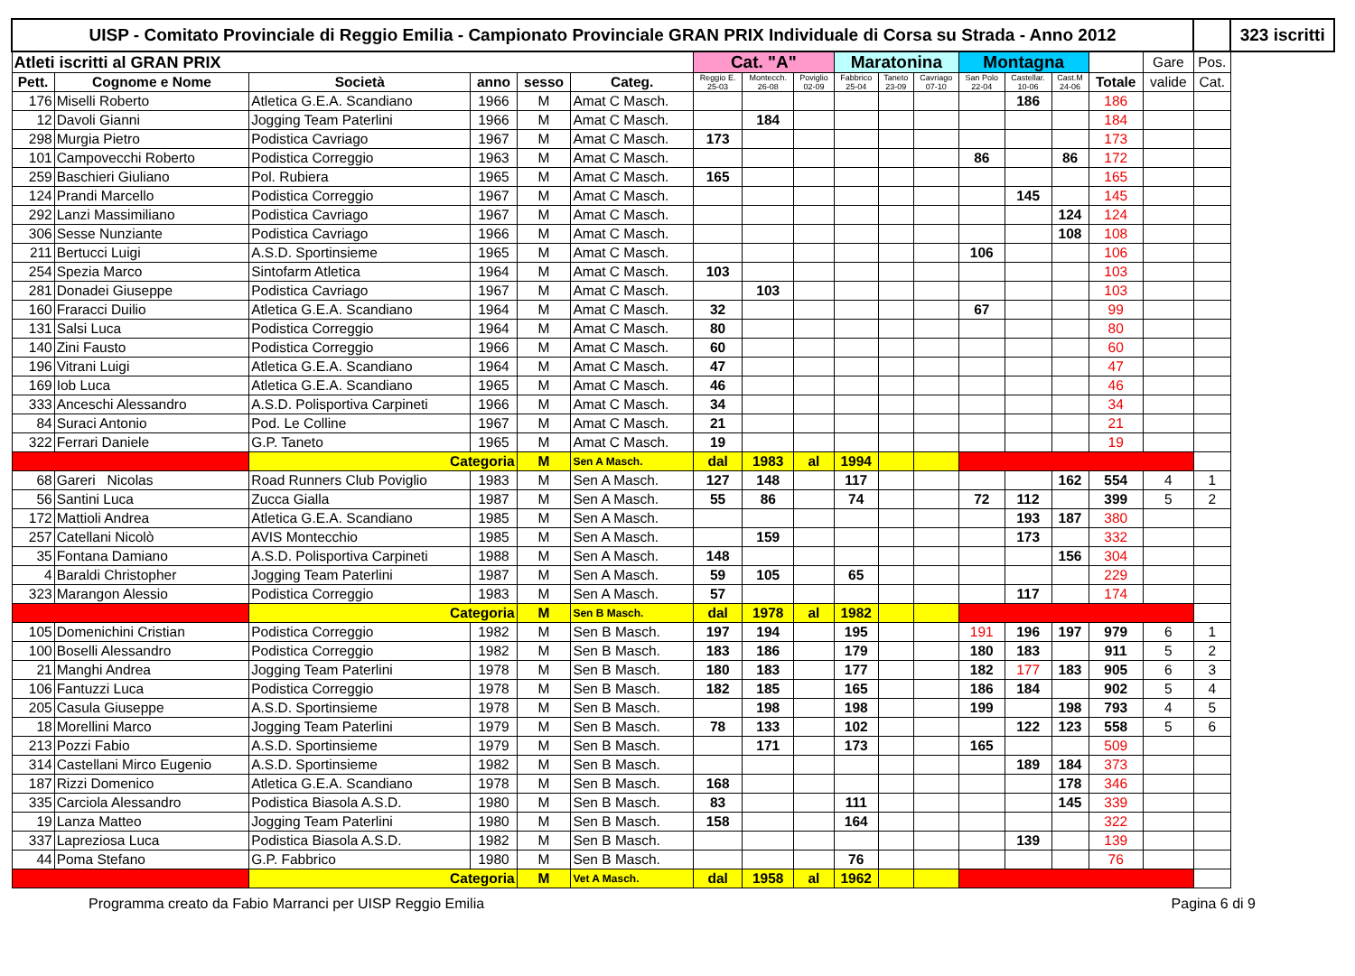| UISP - Comitato Provinciale di Reggio Emilia - Campionato Provinciale GRAN PRIX Individuale di Corsa su Strada - Anno 2012 | | | | | | | | | | | | | | | | | | 323 iscritti |
| Atleti iscritti al GRAN PRIX | | | | | | Cat. "A" | | | Maratonina | | | Montagna | | | | Gare | Pos. | |
| Pett. | Cognome e Nome | Società | anno | sesso | Categ. | Reggio E. 25-03 | Montecch. 26-08 | Poviglio 02-09 | Fabbrico 25-04 | Taneto 23-09 | Cavriago 07-10 | San Polo 22-04 | Castellar. 10-06 | Cast.M 24-06 | Totale | valide | Cat. | |
| 176 | Miselli Roberto | Atletica G.E.A. Scandiano | 1966 | M | Amat C Masch. | | | | | | | | 186 | | 186 | | | |
| 12 | Davoli Gianni | Jogging Team Paterlini | 1966 | M | Amat C Masch. | | 184 | | | | | | | | 184 | | | |
| 298 | Murgia Pietro | Podistica Cavriago | 1967 | M | Amat C Masch. | 173 | | | | | | | | | 173 | | | |
| 101 | Campovecchi Roberto | Podistica Correggio | 1963 | M | Amat C Masch. | | | | | | | 86 | | 86 | 172 | | | |
| 259 | Baschieri Giuliano | Pol. Rubiera | 1965 | M | Amat C Masch. | 165 | | | | | | | | | 165 | | | |
| 124 | Prandi Marcello | Podistica Correggio | 1967 | M | Amat C Masch. | | | | | | | | 145 | | 145 | | | |
| 292 | Lanzi Massimiliano | Podistica Cavriago | 1967 | M | Amat C Masch. | | | | | | | | | 124 | 124 | | | |
| 306 | Sesse Nunziante | Podistica Cavriago | 1966 | M | Amat C Masch. | | | | | | | | | 108 | 108 | | | |
| 211 | Bertucci Luigi | A.S.D. Sportinsieme | 1965 | M | Amat C Masch. | | | | | | | 106 | | | 106 | | | |
| 254 | Spezia Marco | Sintofarm Atletica | 1964 | M | Amat C Masch. | 103 | | | | | | | | | 103 | | | |
| 281 | Donadei Giuseppe | Podistica Cavriago | 1967 | M | Amat C Masch. | | 103 | | | | | | | | 103 | | | |
| 160 | Fraracci Duilio | Atletica G.E.A. Scandiano | 1964 | M | Amat C Masch. | 32 | | | | | | 67 | | | 99 | | | |
| 131 | Salsi Luca | Podistica Correggio | 1964 | M | Amat C Masch. | 80 | | | | | | | | | 80 | | | |
| 140 | Zini Fausto | Podistica Correggio | 1966 | M | Amat C Masch. | 60 | | | | | | | | | 60 | | | |
| 196 | Vitrani Luigi | Atletica G.E.A. Scandiano | 1964 | M | Amat C Masch. | 47 | | | | | | | | | 47 | | | |
| 169 | Iob Luca | Atletica G.E.A. Scandiano | 1965 | M | Amat C Masch. | 46 | | | | | | | | | 46 | | | |
| 333 | Anceschi Alessandro | A.S.D. Polisportiva Carpineti | 1966 | M | Amat C Masch. | 34 | | | | | | | | | 34 | | | |
| 84 | Suraci Antonio | Pod. Le Colline | 1967 | M | Amat C Masch. | 21 | | | | | | | | | 21 | | | |
| 322 | Ferrari Daniele | G.P. Taneto | 1965 | M | Amat C Masch. | 19 | | | | | | | | | 19 | | | |
| | | Categoria | | M | Sen A Masch. | dal | 1983 | al | 1994 | | | | | | | | | |
| 68 | Gareri Nicolas | Road Runners Club Poviglio | 1983 | M | Sen A Masch. | 127 | 148 | | 117 | | | | | 162 | 554 | 4 | 1 | |
| 56 | Santini Luca | Zucca Gialla | 1987 | M | Sen A Masch. | 55 | 86 | | 74 | | | 72 | 112 | | 399 | 5 | 2 | |
| 172 | Mattioli Andrea | Atletica G.E.A. Scandiano | 1985 | M | Sen A Masch. | | | | | | | | 193 | 187 | 380 | | | |
| 257 | Catellani Nicolò | AVIS Montecchio | 1985 | M | Sen A Masch. | | 159 | | | | | | 173 | | 332 | | | |
| 35 | Fontana Damiano | A.S.D. Polisportiva Carpineti | 1988 | M | Sen A Masch. | 148 | | | | | | | | 156 | 304 | | | |
| 4 | Baraldi Christopher | Jogging Team Paterlini | 1987 | M | Sen A Masch. | 59 | 105 | | 65 | | | | | | 229 | | | |
| 323 | Marangon Alessio | Podistica Correggio | 1983 | M | Sen A Masch. | 57 | | | | | | | 117 | | 174 | | | |
| | | Categoria | | M | Sen B Masch. | dal | 1978 | al | 1982 | | | | | | | | | |
| 105 | Domenichini Cristian | Podistica Correggio | 1982 | M | Sen B Masch. | 197 | 194 | | 195 | | | 191 | 196 | 197 | 979 | 6 | 1 | |
| 100 | Boselli Alessandro | Podistica Correggio | 1982 | M | Sen B Masch. | 183 | 186 | | 179 | | | 180 | 183 | | 911 | 5 | 2 | |
| 21 | Manghi Andrea | Jogging Team Paterlini | 1978 | M | Sen B Masch. | 180 | 183 | | 177 | | | 182 | 177 | 183 | 905 | 6 | 3 | |
| 106 | Fantuzzi Luca | Podistica Correggio | 1978 | M | Sen B Masch. | 182 | 185 | | 165 | | | 186 | 184 | | 902 | 5 | 4 | |
| 205 | Casula Giuseppe | A.S.D. Sportinsieme | 1978 | M | Sen B Masch. | | 198 | | 198 | | | 199 | | 198 | 793 | 4 | 5 | |
| 18 | Morellini Marco | Jogging Team Paterlini | 1979 | M | Sen B Masch. | 78 | 133 | | 102 | | | | 122 | 123 | 558 | 5 | 6 | |
| 213 | Pozzi Fabio | A.S.D. Sportinsieme | 1979 | M | Sen B Masch. | | 171 | | 173 | | | 165 | | | 509 | | | |
| 314 | Castellani Mirco Eugenio | A.S.D. Sportinsieme | 1982 | M | Sen B Masch. | | | | | | | | 189 | 184 | 373 | | | |
| 187 | Rizzi Domenico | Atletica G.E.A. Scandiano | 1978 | M | Sen B Masch. | 168 | | | | | | | | 178 | 346 | | | |
| 335 | Carciola Alessandro | Podistica Biasola A.S.D. | 1980 | M | Sen B Masch. | 83 | | | 111 | | | | | 145 | 339 | | | |
| 19 | Lanza Matteo | Jogging Team Paterlini | 1980 | M | Sen B Masch. | 158 | | | 164 | | | | | | 322 | | | |
| 337 | Lapreziosa Luca | Podistica Biasola A.S.D. | 1982 | M | Sen B Masch. | | | | | | | | 139 | | 139 | | | |
| 44 | Poma Stefano | G.P. Fabbrico | 1980 | M | Sen B Masch. | | | | 76 | | | | | | 76 | | | |
| | | Categoria | | M | Vet A Masch. | dal | 1958 | al | 1962 | | | | | | | | | |
Programma creato da Fabio Marranci per UISP Reggio Emilia Pagina 6 di 9